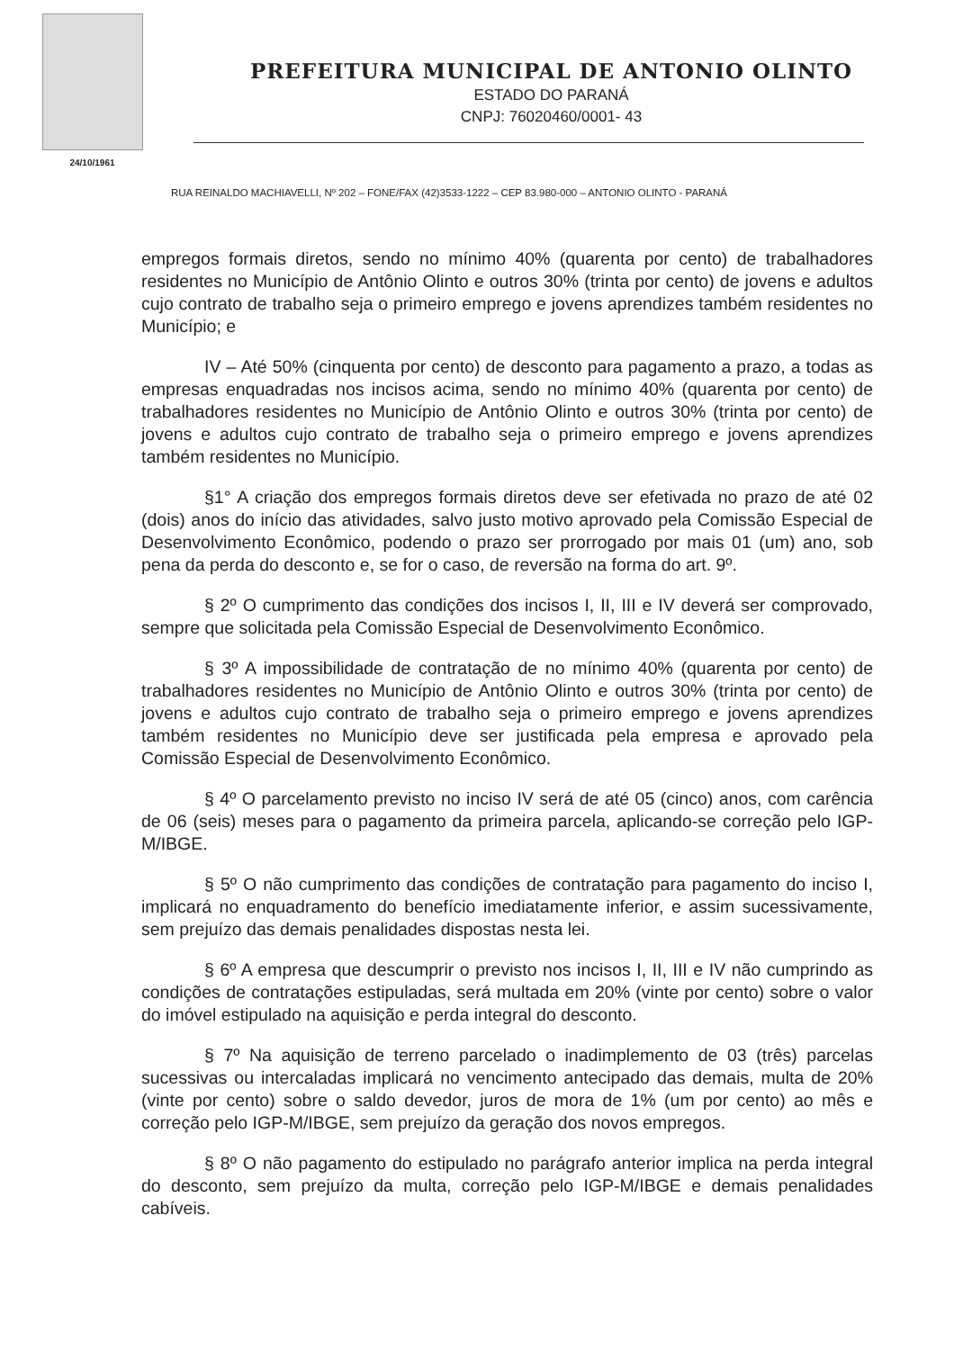24/10/1961
PREFEITURA MUNICIPAL DE ANTONIO OLINTO
ESTADO DO PARANÁ
CNPJ: 76020460/0001- 43
RUA REINALDO MACHIAVELLI, Nº 202 – FONE/FAX (42)3533-1222 – CEP 83.980-000 – ANTONIO OLINTO - PARANÁ
empregos formais diretos, sendo no mínimo 40% (quarenta por cento) de trabalhadores residentes no Município de Antônio Olinto e outros 30% (trinta por cento) de jovens e adultos cujo contrato de trabalho seja o primeiro emprego e jovens aprendizes também residentes no Município; e
IV – Até 50% (cinquenta por cento) de desconto para pagamento a prazo, a todas as empresas enquadradas nos incisos acima, sendo no mínimo 40% (quarenta por cento) de trabalhadores residentes no Município de Antônio Olinto e outros 30% (trinta por cento) de jovens e adultos cujo contrato de trabalho seja o primeiro emprego e jovens aprendizes também residentes no Município.
§1° A criação dos empregos formais diretos deve ser efetivada no prazo de até 02 (dois) anos do início das atividades, salvo justo motivo aprovado pela Comissão Especial de Desenvolvimento Econômico, podendo o prazo ser prorrogado por mais 01 (um) ano, sob pena da perda do desconto e, se for o caso, de reversão na forma do art. 9º.
§ 2º O cumprimento das condições dos incisos I, II, III e IV deverá ser comprovado, sempre que solicitada pela Comissão Especial de Desenvolvimento Econômico.
§ 3º A impossibilidade de contratação de no mínimo 40% (quarenta por cento) de trabalhadores residentes no Município de Antônio Olinto e outros 30% (trinta por cento) de jovens e adultos cujo contrato de trabalho seja o primeiro emprego e jovens aprendizes também residentes no Município deve ser justificada pela empresa e aprovado pela Comissão Especial de Desenvolvimento Econômico.
§ 4º O parcelamento previsto no inciso IV será de até 05 (cinco) anos, com carência de 06 (seis) meses para o pagamento da primeira parcela, aplicando-se correção pelo IGP-M/IBGE.
§ 5º O não cumprimento das condições de contratação para pagamento do inciso I, implicará no enquadramento do benefício imediatamente inferior, e assim sucessivamente, sem prejuízo das demais penalidades dispostas nesta lei.
§ 6º A empresa que descumprir o previsto nos incisos I, II, III e IV não cumprindo as condições de contratações estipuladas, será multada em 20% (vinte por cento) sobre o valor do imóvel estipulado na aquisição e perda integral do desconto.
§ 7º Na aquisição de terreno parcelado o inadimplemento de 03 (três) parcelas sucessivas ou intercaladas implicará no vencimento antecipado das demais, multa de 20% (vinte por cento) sobre o saldo devedor, juros de mora de 1% (um por cento) ao mês e correção pelo IGP-M/IBGE, sem prejuízo da geração dos novos empregos.
§ 8º O não pagamento do estipulado no parágrafo anterior implica na perda integral do desconto, sem prejuízo da multa, correção pelo IGP-M/IBGE e demais penalidades cabíveis.